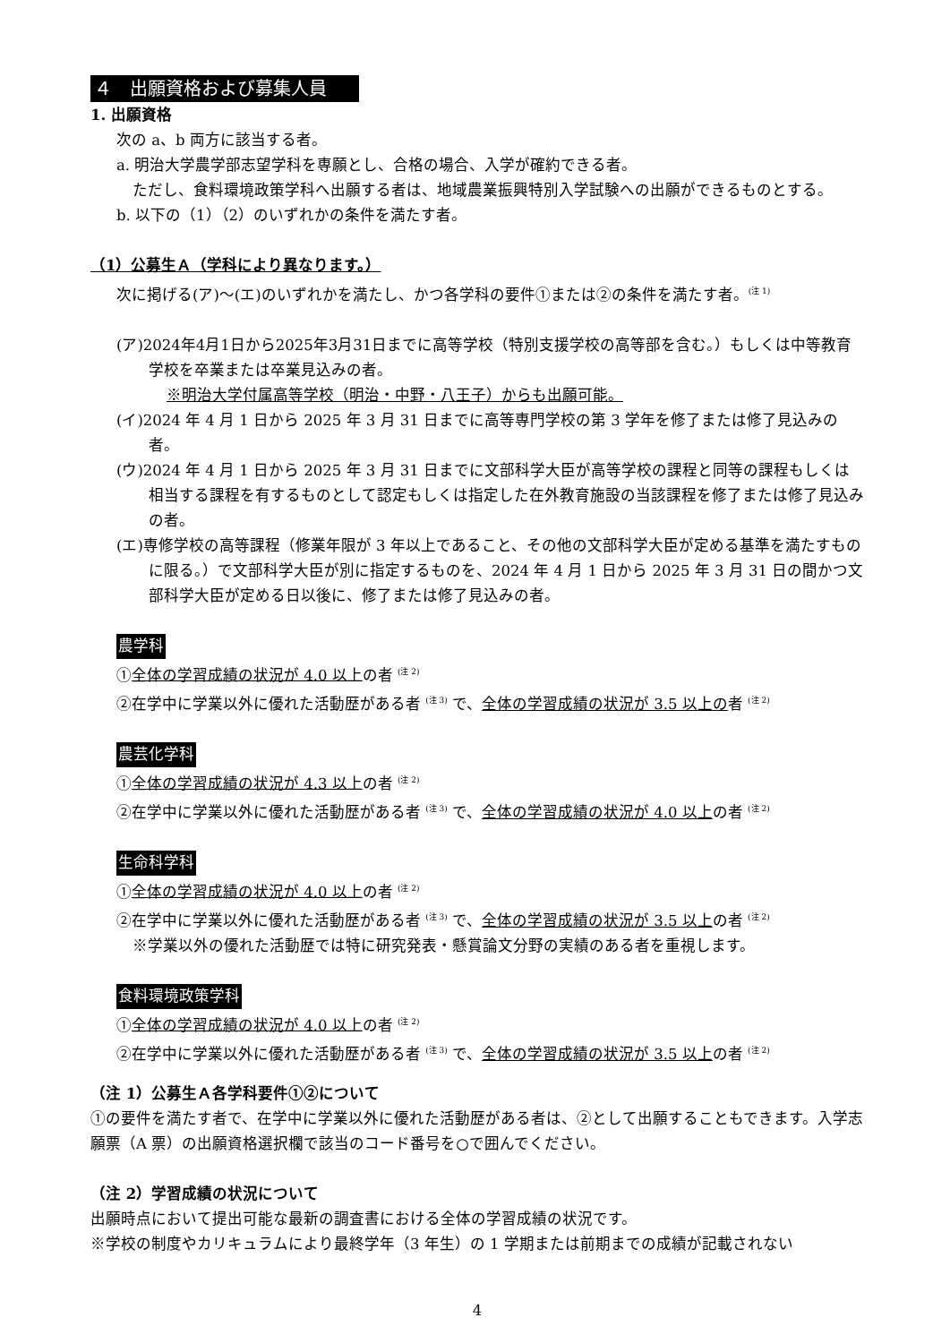４　出願資格および募集人員
1. 出願資格
次の a、b 両方に該当する者。
a. 明治大学農学部志望学科を専願とし、合格の場合、入学が確約できる者。
ただし、食料環境政策学科へ出願する者は、地域農業振興特別入学試験への出願ができるものとする。
b. 以下の（1）（2）のいずれかの条件を満たす者。
（1）公募生Ａ（学科により異なります。）
次に掲げる(ア)～(エ)のいずれかを満たし、かつ各学科の要件①または②の条件を満たす者。<sup>(注 1)</sup>
(ア)2024年4月1日から2025年3月31日までに高等学校（特別支援学校の高等部を含む。）もしくは中等教育学校を卒業または卒業見込みの者。
※明治大学付属高等学校（明治・中野・八王子）からも出願可能。
(イ)2024 年 4 月 1 日から 2025 年 3 月 31 日までに高等専門学校の第 3 学年を修了または修了見込みの者。
(ウ)2024 年 4 月 1 日から 2025 年 3 月 31 日までに文部科学大臣が高等学校の課程と同等の課程もしくは相当する課程を有するものとして認定もしくは指定した在外教育施設の当該課程を修了または修了見込みの者。
(エ)専修学校の高等課程（修業年限が 3 年以上であること、その他の文部科学大臣が定める基準を満たすものに限る。）で文部科学大臣が別に指定するものを、2024 年 4 月 1 日から 2025 年 3 月 31 日の間かつ文部科学大臣が定める日以後に、修了または修了見込みの者。
農学科
①全体の学習成績の状況が 4.0 以上の者 <sup>(注 2)</sup>
②在学中に学業以外に優れた活動歴がある者 <sup>(注 3)</sup> で、全体の学習成績の状況が 3.5 以上の者 <sup>(注 2)</sup>
農芸化学科
①全体の学習成績の状況が 4.3 以上の者 <sup>(注 2)</sup>
②在学中に学業以外に優れた活動歴がある者 <sup>(注 3)</sup> で、全体の学習成績の状況が 4.0 以上の者 <sup>(注 2)</sup>
生命科学科
①全体の学習成績の状況が 4.0 以上の者 <sup>(注 2)</sup>
②在学中に学業以外に優れた活動歴がある者 <sup>(注 3)</sup> で、全体の学習成績の状況が 3.5 以上の者 <sup>(注 2)</sup>
※学業以外の優れた活動歴では特に研究発表・懸賞論文分野の実績のある者を重視します。
食料環境政策学科
①全体の学習成績の状況が 4.0 以上の者 <sup>(注 2)</sup>
②在学中に学業以外に優れた活動歴がある者 <sup>(注 3)</sup> で、全体の学習成績の状況が 3.5 以上の者 <sup>(注 2)</sup>
（注 1）公募生Ａ各学科要件①②について
①の要件を満たす者で、在学中に学業以外に優れた活動歴がある者は、②として出願することもできます。入学志願票（A 票）の出願資格選択欄で該当のコード番号を○で囲んでください。
（注 2）学習成績の状況について
出願時点において提出可能な最新の調査書における全体の学習成績の状況です。
※学校の制度やカリキュラムにより最終学年（3 年生）の 1 学期または前期までの成績が記載されない
4